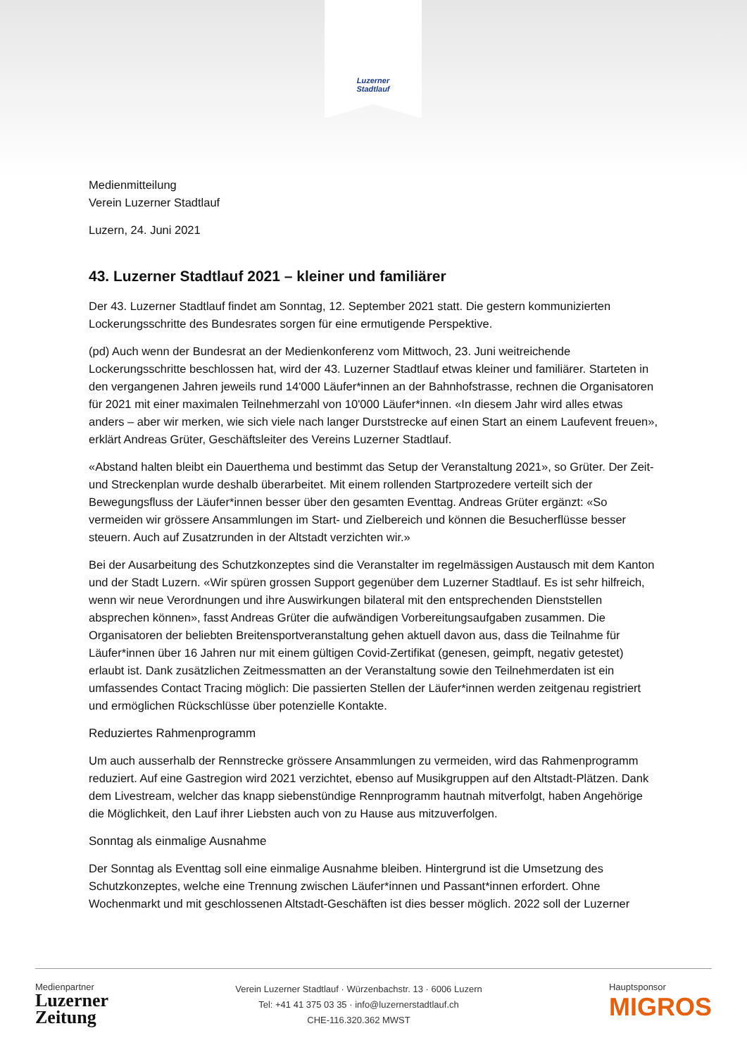Luzerner
Stadtlauf
Medienmitteilung
Verein Luzerner Stadtlauf
Luzern, 24. Juni 2021
43. Luzerner Stadtlauf 2021 – kleiner und familiärer
Der 43. Luzerner Stadtlauf findet am Sonntag, 12. September 2021 statt. Die gestern kommunizierten Lockerungsschritte des Bundesrates sorgen für eine ermutigende Perspektive.
(pd) Auch wenn der Bundesrat an der Medienkonferenz vom Mittwoch, 23. Juni weitreichende Lockerungsschritte beschlossen hat, wird der 43. Luzerner Stadtlauf etwas kleiner und familiärer. Starteten in den vergangenen Jahren jeweils rund 14'000 Läufer*innen an der Bahnhofstrasse, rechnen die Organisatoren für 2021 mit einer maximalen Teilnehmerzahl von 10'000 Läufer*innen. «In diesem Jahr wird alles etwas anders – aber wir merken, wie sich viele nach langer Durststrecke auf einen Start an einem Laufevent freuen», erklärt Andreas Grüter, Geschäftsleiter des Vereins Luzerner Stadtlauf.
«Abstand halten bleibt ein Dauerthema und bestimmt das Setup der Veranstaltung 2021», so Grüter. Der Zeit- und Streckenplan wurde deshalb überarbeitet. Mit einem rollenden Startprozedere verteilt sich der Bewegungsfluss der Läufer*innen besser über den gesamten Eventtag. Andreas Grüter ergänzt: «So vermeiden wir grössere Ansammlungen im Start- und Zielbereich und können die Besucherflüsse besser steuern. Auch auf Zusatzrunden in der Altstadt verzichten wir.»
Bei der Ausarbeitung des Schutzkonzeptes sind die Veranstalter im regelmässigen Austausch mit dem Kanton und der Stadt Luzern. «Wir spüren grossen Support gegenüber dem Luzerner Stadtlauf. Es ist sehr hilfreich, wenn wir neue Verordnungen und ihre Auswirkungen bilateral mit den entsprechenden Dienststellen absprechen können», fasst Andreas Grüter die aufwändigen Vorbereitungsaufgaben zusammen. Die Organisatoren der beliebten Breitensportveranstaltung gehen aktuell davon aus, dass die Teilnahme für Läufer*innen über 16 Jahren nur mit einem gültigen Covid-Zertifikat (genesen, geimpft, negativ getestet) erlaubt ist. Dank zusätzlichen Zeitmessmatten an der Veranstaltung sowie den Teilnehmerdaten ist ein umfassendes Contact Tracing möglich: Die passierten Stellen der Läufer*innen werden zeitgenau registriert und ermöglichen Rückschlüsse über potenzielle Kontakte.
Reduziertes Rahmenprogramm
Um auch ausserhalb der Rennstrecke grössere Ansammlungen zu vermeiden, wird das Rahmenprogramm reduziert. Auf eine Gastregion wird 2021 verzichtet, ebenso auf Musikgruppen auf den Altstadt-Plätzen. Dank dem Livestream, welcher das knapp siebenstündige Rennprogramm hautnah mitverfolgt, haben Angehörige die Möglichkeit, den Lauf ihrer Liebsten auch von zu Hause aus mitzuverfolgen.
Sonntag als einmalige Ausnahme
Der Sonntag als Eventtag soll eine einmalige Ausnahme bleiben. Hintergrund ist die Umsetzung des Schutzkonzeptes, welche eine Trennung zwischen Läufer*innen und Passant*innen erfordert. Ohne Wochenmarkt und mit geschlossenen Altstadt-Geschäften ist dies besser möglich. 2022 soll der Luzerner
Medienpartner
Luzerner
Zeitung
Verein Luzerner Stadtlauf · Würzenbachstr. 13 · 6006 Luzern
Tel: +41 41 375 03 35 · info@luzernerstadtlauf.ch
CHE-116.320.362 MWST
Hauptsponsor
MIGROS